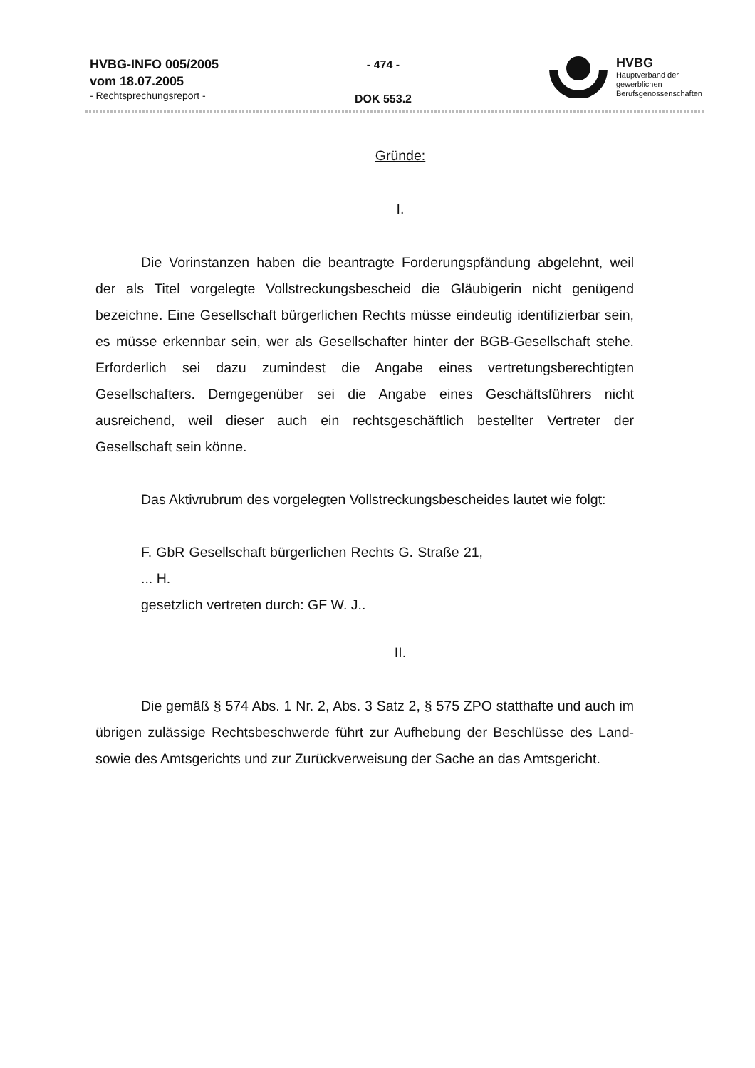HVBG-INFO 005/2005
vom 18.07.2005
- Rechtsprechungsreport -
- 474 -
DOK 553.2
HVBG
Hauptverband der
gewerblichen
Berufsgenossenschaften
Gründe:
I.
Die Vorinstanzen haben die beantragte Forderungspfändung abgelehnt, weil der als Titel vorgelegte Vollstreckungsbescheid die Gläubigerin nicht genügend bezeichne. Eine Gesellschaft bürgerlichen Rechts müsse eindeutig identifizierbar sein, es müsse erkennbar sein, wer als Gesellschafter hinter der BGB-Gesellschaft stehe. Erforderlich sei dazu zumindest die Angabe eines vertretungsberechtigten Gesellschafters. Demgegenüber sei die Angabe eines Geschäftsführers nicht ausreichend, weil dieser auch ein rechtsgeschäftlich bestellter Vertreter der Gesellschaft sein könne.
Das Aktivrubrum des vorgelegten Vollstreckungsbescheides lautet wie folgt:
F. GbR Gesellschaft bürgerlichen Rechts G. Straße 21, ... H.
gesetzlich vertreten durch: GF W. J..
II.
Die gemäß § 574 Abs. 1 Nr. 2, Abs. 3 Satz 2, § 575 ZPO statthafte und auch im übrigen zulässige Rechtsbeschwerde führt zur Aufhebung der Beschlüsse des Land- sowie des Amtsgerichts und zur Zurückverweisung der Sache an das Amtsgericht.